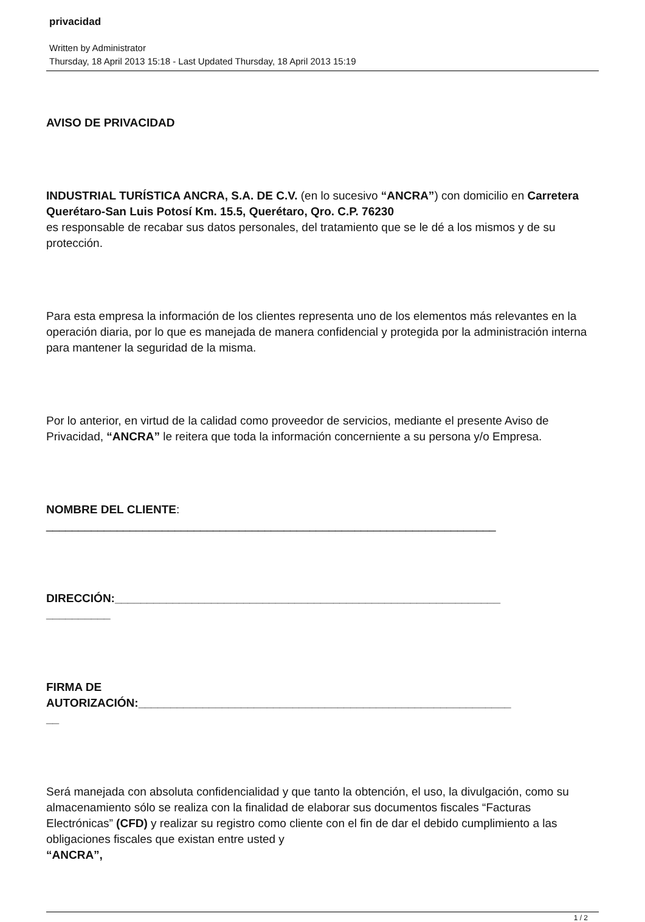privacidad
Written by Administrator
Thursday, 18 April 2013 15:18 - Last Updated Thursday, 18 April 2013 15:19
AVISO DE PRIVACIDAD
INDUSTRIAL TURÍSTICA ANCRA, S.A. DE C.V. (en lo sucesivo “ANCRA”) con domicilio en Carretera Querétaro-San Luis Potosí Km. 15.5, Querétaro, Qro. C.P. 76230
es responsable de recabar sus datos personales, del tratamiento que se le dé a los mismos y de su protección.
Para esta empresa la información de los clientes representa uno de los elementos más relevantes en la operación diaria, por lo que es manejada de manera confidencial y protegida por la administración interna para mantener la seguridad de la misma.
Por lo anterior, en virtud de la calidad como proveedor de servicios, mediante el presente Aviso de Privacidad, “ANCRA” le reitera que toda la información concerniente a su persona y/o Empresa.
NOMBRE DEL CLIENTE:
______________________________________________________________________
DIRECCIÓN:____________________________________________________________
__________
FIRMA DE
AUTORIZACIÓN:__________________________________________________________
__
Será manejada con absoluta confidencialidad y que tanto la obtención, el uso, la divulgación, como su almacenamiento sólo se realiza con la finalidad de elaborar sus documentos fiscales “Facturas Electrónicas” (CFD) y realizar su registro como cliente con el fin de dar el debido cumplimiento a las obligaciones fiscales que existan entre usted y
“ANCRA”,
1 / 2